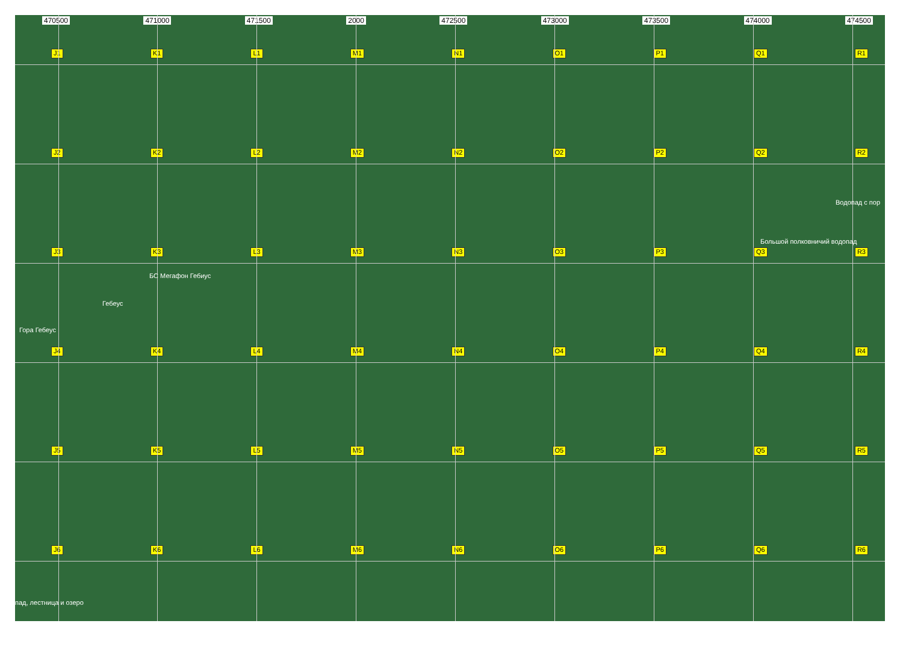470500 471000 471500 2000 472500 473000 473500 474000 474500
J1 K1 L1 M1 N1 O1 P1 Q1 R1
J2 K2 L2 M2 N2 O2 P2 Q2 R2
J3 K3 L3 M3 N3 O3 P3 Q3 R3
J4 K4 L4 M4 N4 O4 P4 Q4 R4
J5 K5 L5 M5 N5 O5 P5 Q5 R5
J6 K6 L6 M6 N6 O6 P6 Q6 R6
Водопад с пор
Большой полковничий водопад
БС Мегафон Гебиус
Гебеус
Гора Гебеус
пад, лестница и озеро